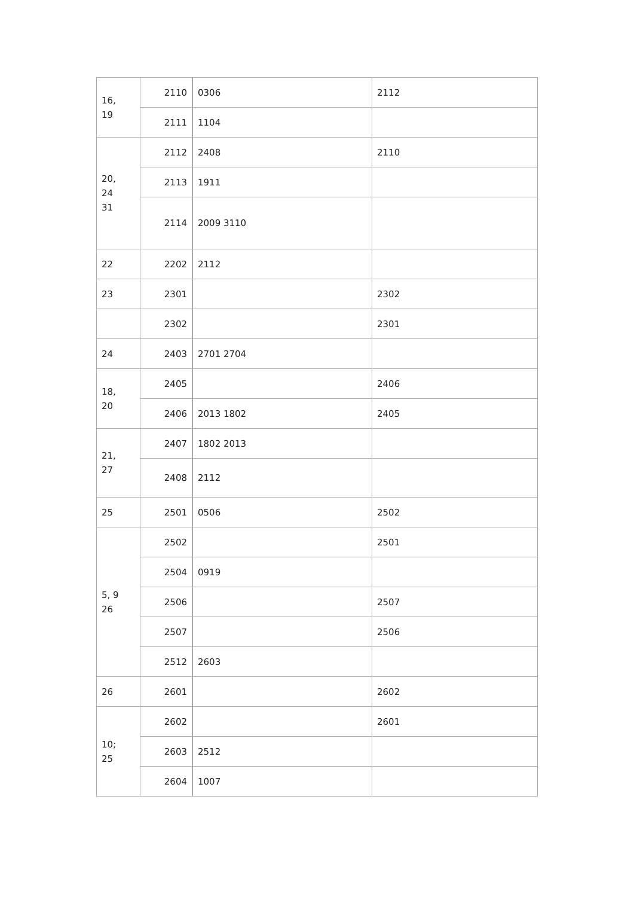| 16, 19 | 2110 | 0306 | 2112 |
| | 2111 | 1104 | |
| 20, 24 31 | 2112 | 2408 | 2110 |
| | 2113 | 1911 | |
| | 2114 | 2009 3110 | |
| 22 | 2202 | 2112 | |
| 23 | 2301 | | 2302 |
| | 2302 | | 2301 |
| 24 | 2403 | 2701 2704 | |
| 18, 20 | 2405 | | 2406 |
| | 2406 | 2013 1802 | 2405 |
| 21, 27 | 2407 | 1802 2013 | |
| | 2408 | 2112 | |
| 25 | 2501 | 0506 | 2502 |
| 5, 9 26 | 2502 | | 2501 |
| | 2504 | 0919 | |
| | 2506 | | 2507 |
| | 2507 | | 2506 |
| | 2512 | 2603 | |
| 26 | 2601 | | 2602 |
| 10; 25 | 2602 | | 2601 |
| | 2603 | 2512 | |
| | 2604 | 1007 | |